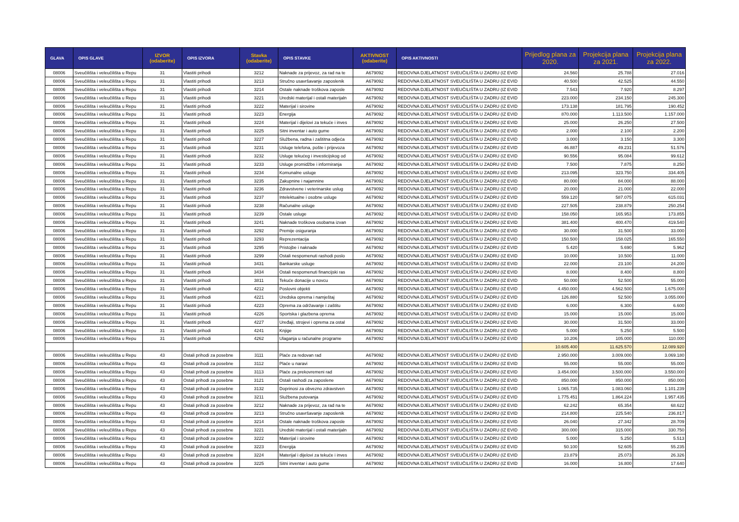| GLAVA | OPIS GLAVE | IZVOR (odaberite) | OPIS IZVORA | Stavka (odaberite) | OPIS STAVKE | AKTIVNOST (odaberite) | OPIS AKTIVNOSTI | Prijedlog plana za 2020. | Projekcija plana za 2021. | Projekcija plana za 2022. |
| --- | --- | --- | --- | --- | --- | --- | --- | --- | --- | --- |
| 08006 | Sveučilišta i veleučilišta u Repu | 31 | Vlastiti prihodi | 3212 | Naknade za prijevoz, za rad na te | A679092 | REDOVNA DJELATNOST SVEUČILIŠTA U ZADRU (IZ EVID | 24.560 | 25.788 | 27.016 |
| 08006 | Sveučilišta i veleučilišta u Repu | 31 | Vlastiti prihodi | 3213 | Stručno usavršavanje zaposlenik | A679092 | REDOVNA DJELATNOST SVEUČILIŠTA U ZADRU (IZ EVID | 40.500 | 42.525 | 44.550 |
| 08006 | Sveučilišta i veleučilišta u Repu | 31 | Vlastiti prihodi | 3214 | Ostale naknade troškova zaposle | A679092 | REDOVNA DJELATNOST SVEUČILIŠTA U ZADRU (IZ EVID | 7.543 | 7.920 | 8.297 |
| 08006 | Sveučilišta i veleučilišta u Repu | 31 | Vlastiti prihodi | 3221 | Uredski materijal i ostali materijaln | A679092 | REDOVNA DJELATNOST SVEUČILIŠTA U ZADRU (IZ EVID | 223.000 | 234.150 | 245.300 |
| 08006 | Sveučilišta i veleučilišta u Repu | 31 | Vlastiti prihodi | 3222 | Materijal i sirovine | A679092 | REDOVNA DJELATNOST SVEUČILIŠTA U ZADRU (IZ EVID | 173.138 | 181.795 | 190.452 |
| 08006 | Sveučilišta i veleučilišta u Repu | 31 | Vlastiti prihodi | 3223 | Energija | A679092 | REDOVNA DJELATNOST SVEUČILIŠTA U ZADRU (IZ EVID | 870.000 | 1.113.500 | 1.157.000 |
| 08006 | Sveučilišta i veleučilišta u Repu | 31 | Vlastiti prihodi | 3224 | Materijal i dijelovi za tekuće i inves | A679092 | REDOVNA DJELATNOST SVEUČILIŠTA U ZADRU (IZ EVID | 25.000 | 26.250 | 27.500 |
| 08006 | Sveučilišta i veleučilišta u Repu | 31 | Vlastiti prihodi | 3225 | Sitni inventar i auto gume | A679092 | REDOVNA DJELATNOST SVEUČILIŠTA U ZADRU (IZ EVID | 2.000 | 2.100 | 2.200 |
| 08006 | Sveučilišta i veleučilišta u Repu | 31 | Vlastiti prihodi | 3227 | Službena, radna i zaštitna odjeća | A679092 | REDOVNA DJELATNOST SVEUČILIŠTA U ZADRU (IZ EVID | 3.000 | 3.150 | 3.300 |
| 08006 | Sveučilišta i veleučilišta u Repu | 31 | Vlastiti prihodi | 3231 | Usluge telefona, pošte i prijevoza | A679092 | REDOVNA DJELATNOST SVEUČILIŠTA U ZADRU (IZ EVID | 46.887 | 49.231 | 51.576 |
| 08006 | Sveučilišta i veleučilišta u Repu | 31 | Vlastiti prihodi | 3232 | Usluge tekućeg i investicijskog od | A679092 | REDOVNA DJELATNOST SVEUČILIŠTA U ZADRU (IZ EVID | 90.556 | 95.084 | 99.612 |
| 08006 | Sveučilišta i veleučilišta u Repu | 31 | Vlastiti prihodi | 3233 | Usluge promidžbe i informiranja | A679092 | REDOVNA DJELATNOST SVEUČILIŠTA U ZADRU (IZ EVID | 7.500 | 7.875 | 8.250 |
| 08006 | Sveučilišta i veleučilišta u Repu | 31 | Vlastiti prihodi | 3234 | Komunalne usluge | A679092 | REDOVNA DJELATNOST SVEUČILIŠTA U ZADRU (IZ EVID | 213.095 | 323.750 | 334.405 |
| 08006 | Sveučilišta i veleučilišta u Repu | 31 | Vlastiti prihodi | 3235 | Zakupnine i najamnine | A679092 | REDOVNA DJELATNOST SVEUČILIŠTA U ZADRU (IZ EVID | 80.000 | 84.000 | 88.000 |
| 08006 | Sveučilišta i veleučilišta u Repu | 31 | Vlastiti prihodi | 3236 | Zdravstvene i veterinarske uslug | A679092 | REDOVNA DJELATNOST SVEUČILIŠTA U ZADRU (IZ EVID | 20.000 | 21.000 | 22.000 |
| 08006 | Sveučilišta i veleučilišta u Repu | 31 | Vlastiti prihodi | 3237 | Intelektualne i osobne usluge | A679092 | REDOVNA DJELATNOST SVEUČILIŠTA U ZADRU (IZ EVID | 559.120 | 587.075 | 615.031 |
| 08006 | Sveučilišta i veleučilišta u Repu | 31 | Vlastiti prihodi | 3238 | Računalne usluge | A679092 | REDOVNA DJELATNOST SVEUČILIŠTA U ZADRU (IZ EVID | 227.505 | 238.879 | 250.254 |
| 08006 | Sveučilišta i veleučilišta u Repu | 31 | Vlastiti prihodi | 3239 | Ostale usluge | A679092 | REDOVNA DJELATNOST SVEUČILIŠTA U ZADRU (IZ EVID | 158.050 | 165.953 | 173.855 |
| 08006 | Sveučilišta i veleučilišta u Repu | 31 | Vlastiti prihodi | 3241 | Naknade troškova osobama izvan | A679092 | REDOVNA DJELATNOST SVEUČILIŠTA U ZADRU (IZ EVID | 381.400 | 400.470 | 419.540 |
| 08006 | Sveučilišta i veleučilišta u Repu | 31 | Vlastiti prihodi | 3292 | Premije osiguranja | A679092 | REDOVNA DJELATNOST SVEUČILIŠTA U ZADRU (IZ EVID | 30.000 | 31.500 | 33.000 |
| 08006 | Sveučilišta i veleučilišta u Repu | 31 | Vlastiti prihodi | 3293 | Reprezentacija | A679092 | REDOVNA DJELATNOST SVEUČILIŠTA U ZADRU (IZ EVID | 150.500 | 158.025 | 165.550 |
| 08006 | Sveučilišta i veleučilišta u Repu | 31 | Vlastiti prihodi | 3295 | Pristojbe i naknade | A679092 | REDOVNA DJELATNOST SVEUČILIŠTA U ZADRU (IZ EVID | 5.420 | 5.690 | 5.962 |
| 08006 | Sveučilišta i veleučilišta u Repu | 31 | Vlastiti prihodi | 3299 | Ostali nespomenuti rashodi poslo | A679092 | REDOVNA DJELATNOST SVEUČILIŠTA U ZADRU (IZ EVID | 10.000 | 10.500 | 11.000 |
| 08006 | Sveučilišta i veleučilišta u Repu | 31 | Vlastiti prihodi | 3431 | Bankarske usluge | A679092 | REDOVNA DJELATNOST SVEUČILIŠTA U ZADRU (IZ EVID | 22.000 | 23.100 | 24.200 |
| 08006 | Sveučilišta i veleučilišta u Repu | 31 | Vlastiti prihodi | 3434 | Ostali nespomenuti financijski ras | A679092 | REDOVNA DJELATNOST SVEUČILIŠTA U ZADRU (IZ EVID | 8.000 | 8.400 | 8.800 |
| 08006 | Sveučilišta i veleučilišta u Repu | 31 | Vlastiti prihodi | 3811 | Tekuće donacije u novcu | A679092 | REDOVNA DJELATNOST SVEUČILIŠTA U ZADRU (IZ EVID | 50.000 | 52.500 | 55.000 |
| 08006 | Sveučilišta i veleučilišta u Repu | 31 | Vlastiti prihodi | 4212 | Poslovni objekti | A679092 | REDOVNA DJELATNOST SVEUČILIŠTA U ZADRU (IZ EVID | 4.450.000 | 4.562.500 | 1.675.000 |
| 08006 | Sveučilišta i veleučilišta u Repu | 31 | Vlastiti prihodi | 4221 | Uredska oprema i namještaj | A679092 | REDOVNA DJELATNOST SVEUČILIŠTA U ZADRU (IZ EVID | 126.880 | 52.500 | 3.055.000 |
| 08006 | Sveučilišta i veleučilišta u Repu | 31 | Vlastiti prihodi | 4223 | Oprema za održavanje i zaštitu | A679092 | REDOVNA DJELATNOST SVEUČILIŠTA U ZADRU (IZ EVID | 6.000 | 6.300 | 6.600 |
| 08006 | Sveučilišta i veleučilišta u Repu | 31 | Vlastiti prihodi | 4226 | Sportska i glazbena oprema | A679092 | REDOVNA DJELATNOST SVEUČILIŠTA U ZADRU (IZ EVID | 15.000 | 15.000 | 15.000 |
| 08006 | Sveučilišta i veleučilišta u Repu | 31 | Vlastiti prihodi | 4227 | Uređaji, strojevi i oprema za ostal | A679092 | REDOVNA DJELATNOST SVEUČILIŠTA U ZADRU (IZ EVID | 30.000 | 31.500 | 33.000 |
| 08006 | Sveučilišta i veleučilišta u Repu | 31 | Vlastiti prihodi | 4241 | Knjige | A679092 | REDOVNA DJELATNOST SVEUČILIŠTA U ZADRU (IZ EVID | 5.000 | 5.250 | 5.500 |
| 08006 | Sveučilišta i veleučilišta u Repu | 31 | Vlastiti prihodi | 4262 | Ulaganja u računalne programe | A679092 | REDOVNA DJELATNOST SVEUČILIŠTA U ZADRU (IZ EVID | 10.206 | 105.000 | 110.000 |
| | | | | | | | | 10.605.400 | 11.625.570 | 12.089.920 |
| 08006 | Sveučilišta i veleučilišta u Repu | 43 | Ostali prihodi za posebne | 3111 | Plaće za redovan rad | A679092 | REDOVNA DJELATNOST SVEUČILIŠTA U ZADRU (IZ EVID | 2.950.000 | 3.009.000 | 3.069.180 |
| 08006 | Sveučilišta i veleučilišta u Repu | 43 | Ostali prihodi za posebne | 3112 | Plaće u naravi | A679092 | REDOVNA DJELATNOST SVEUČILIŠTA U ZADRU (IZ EVID | 55.000 | 55.000 | 55.000 |
| 08006 | Sveučilišta i veleučilišta u Repu | 43 | Ostali prihodi za posebne | 3113 | Plaće za prekovremeni rad | A679092 | REDOVNA DJELATNOST SVEUČILIŠTA U ZADRU (IZ EVID | 3.454.000 | 3.500.000 | 3.550.000 |
| 08006 | Sveučilišta i veleučilišta u Repu | 43 | Ostali prihodi za posebne | 3121 | Ostali rashodi za zaposlene | A679092 | REDOVNA DJELATNOST SVEUČILIŠTA U ZADRU (IZ EVID | 850.000 | 850.000 | 850.000 |
| 08006 | Sveučilišta i veleučilišta u Repu | 43 | Ostali prihodi za posebne | 3132 | Doprinosi za obvezno zdravstven | A679092 | REDOVNA DJELATNOST SVEUČILIŠTA U ZADRU (IZ EVID | 1.065.735 | 1.083.060 | 1.101.239 |
| 08006 | Sveučilišta i veleučilišta u Repu | 43 | Ostali prihodi za posebne | 3211 | Službena putovanja | A679092 | REDOVNA DJELATNOST SVEUČILIŠTA U ZADRU (IZ EVID | 1.775.451 | 1.864.224 | 1.957.435 |
| 08006 | Sveučilišta i veleučilišta u Repu | 43 | Ostali prihodi za posebne | 3212 | Naknade za prijevoz, za rad na te | A679092 | REDOVNA DJELATNOST SVEUČILIŠTA U ZADRU (IZ EVID | 62.242 | 65.354 | 68.622 |
| 08006 | Sveučilišta i veleučilišta u Repu | 43 | Ostali prihodi za posebne | 3213 | Stručno usavršavanje zaposlenik | A679092 | REDOVNA DJELATNOST SVEUČILIŠTA U ZADRU (IZ EVID | 214.800 | 225.540 | 236.817 |
| 08006 | Sveučilišta i veleučilišta u Repu | 43 | Ostali prihodi za posebne | 3214 | Ostale naknade troškova zaposle | A679092 | REDOVNA DJELATNOST SVEUČILIŠTA U ZADRU (IZ EVID | 26.040 | 27.342 | 28.709 |
| 08006 | Sveučilišta i veleučilišta u Repu | 43 | Ostali prihodi za posebne | 3221 | Uredski materijal i ostali materijaln | A679092 | REDOVNA DJELATNOST SVEUČILIŠTA U ZADRU (IZ EVID | 300.000 | 315.000 | 330.750 |
| 08006 | Sveučilišta i veleučilišta u Repu | 43 | Ostali prihodi za posebne | 3222 | Materijal i sirovine | A679092 | REDOVNA DJELATNOST SVEUČILIŠTA U ZADRU (IZ EVID | 5.000 | 5.250 | 5.513 |
| 08006 | Sveučilišta i veleučilišta u Repu | 43 | Ostali prihodi za posebne | 3223 | Energija | A679092 | REDOVNA DJELATNOST SVEUČILIŠTA U ZADRU (IZ EVID | 50.100 | 52.605 | 55.235 |
| 08006 | Sveučilišta i veleučilišta u Repu | 43 | Ostali prihodi za posebne | 3224 | Materijal i dijelovi za tekuće i inves | A679092 | REDOVNA DJELATNOST SVEUČILIŠTA U ZADRU (IZ EVID | 23.879 | 25.073 | 26.326 |
| 08006 | Sveučilišta i veleučilišta u Repu | 43 | Ostali prihodi za posebne | 3225 | Sitni inventar i auto gume | A679092 | REDOVNA DJELATNOST SVEUČILIŠTA U ZADRU (IZ EVID | 16.000 | 16.800 | 17.640 |